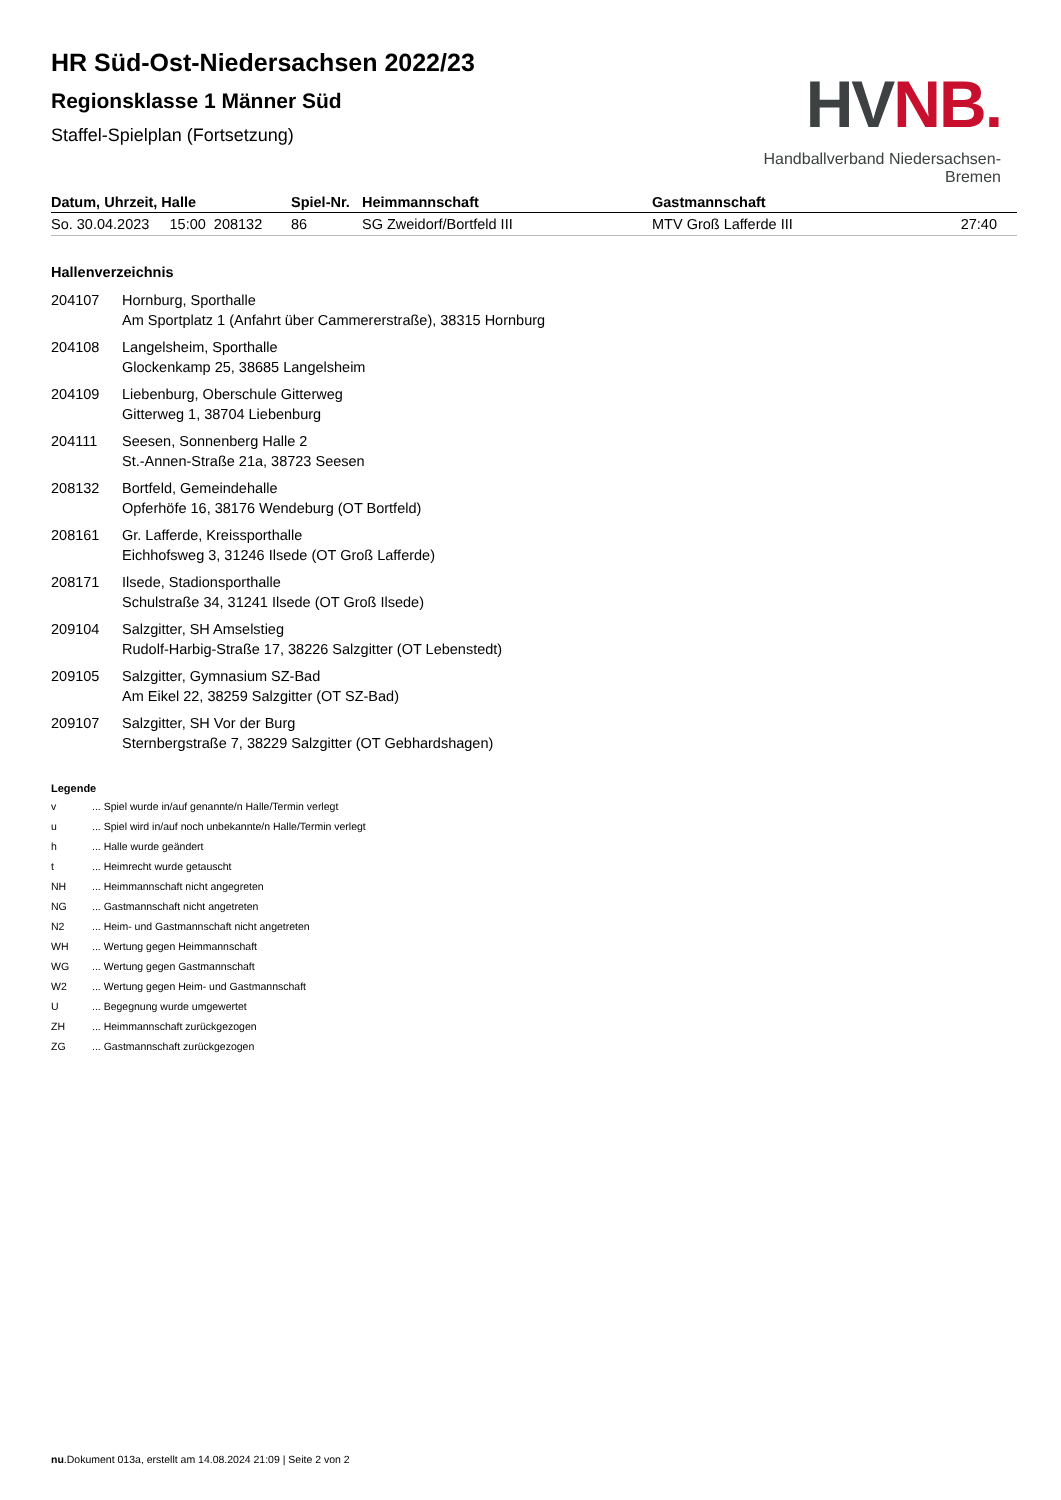HVNB.
Handballverband Niedersachsen-Bremen
HR Süd-Ost-Niedersachsen 2022/23
Regionsklasse 1 Männer Süd
Staffel-Spielplan (Fortsetzung)
| Datum, Uhrzeit, Halle | Spiel-Nr. | Heimmannschaft | Gastmannschaft | |
| --- | --- | --- | --- | --- |
| So. 30.04.2023 15:00 208132 | 86 | SG Zweidorf/Bortfeld III | MTV Groß Lafferde III | 27:40 |
Hallenverzeichnis
| 204107 | Hornburg, Sporthalle Am Sportplatz 1 (Anfahrt über Cammererstraße), 38315 Hornburg |
| 204108 | Langelsheim, Sporthalle Glockenkamp 25, 38685 Langelsheim |
| 204109 | Liebenburg, Oberschule Gitterweg Gitterweg 1, 38704 Liebenburg |
| 204111 | Seesen, Sonnenberg Halle 2 St.-Annen-Straße 21a, 38723 Seesen |
| 208132 | Bortfeld, Gemeindehalle Opferhöfe 16, 38176 Wendeburg (OT Bortfeld) |
| 208161 | Gr. Lafferde, Kreissporthalle Eichhofsweg 3, 31246 Ilsede (OT Groß Lafferde) |
| 208171 | Ilsede, Stadionsporthalle Schulstraße 34, 31241 Ilsede (OT Groß Ilsede) |
| 209104 | Salzgitter, SH Amselstieg Rudolf-Harbig-Straße 17, 38226 Salzgitter (OT Lebenstedt) |
| 209105 | Salzgitter, Gymnasium SZ-Bad Am Eikel 22, 38259 Salzgitter (OT SZ-Bad) |
| 209107 | Salzgitter, SH Vor der Burg Sternbergstraße 7, 38229 Salzgitter (OT Gebhardshagen) |
Legende
| v | ... Spiel wurde in/auf genannte/n Halle/Termin verlegt |
| u | ... Spiel wird in/auf noch unbekannte/n Halle/Termin verlegt |
| h | ... Halle wurde geändert |
| t | ... Heimrecht wurde getauscht |
| NH | ... Heimmannschaft nicht angegreten |
| NG | ... Gastmannschaft nicht angetreten |
| N2 | ... Heim- und Gastmannschaft nicht angetreten |
| WH | ... Wertung gegen Heimmannschaft |
| WG | ... Wertung gegen Gastmannschaft |
| W2 | ... Wertung gegen Heim- und Gastmannschaft |
| U | ... Begegnung wurde umgewertet |
| ZH | ... Heimmannschaft zurückgezogen |
| ZG | ... Gastmannschaft zurückgezogen |
nu.Dokument 013a, erstellt am 14.08.2024 21:09 | Seite 2 von 2